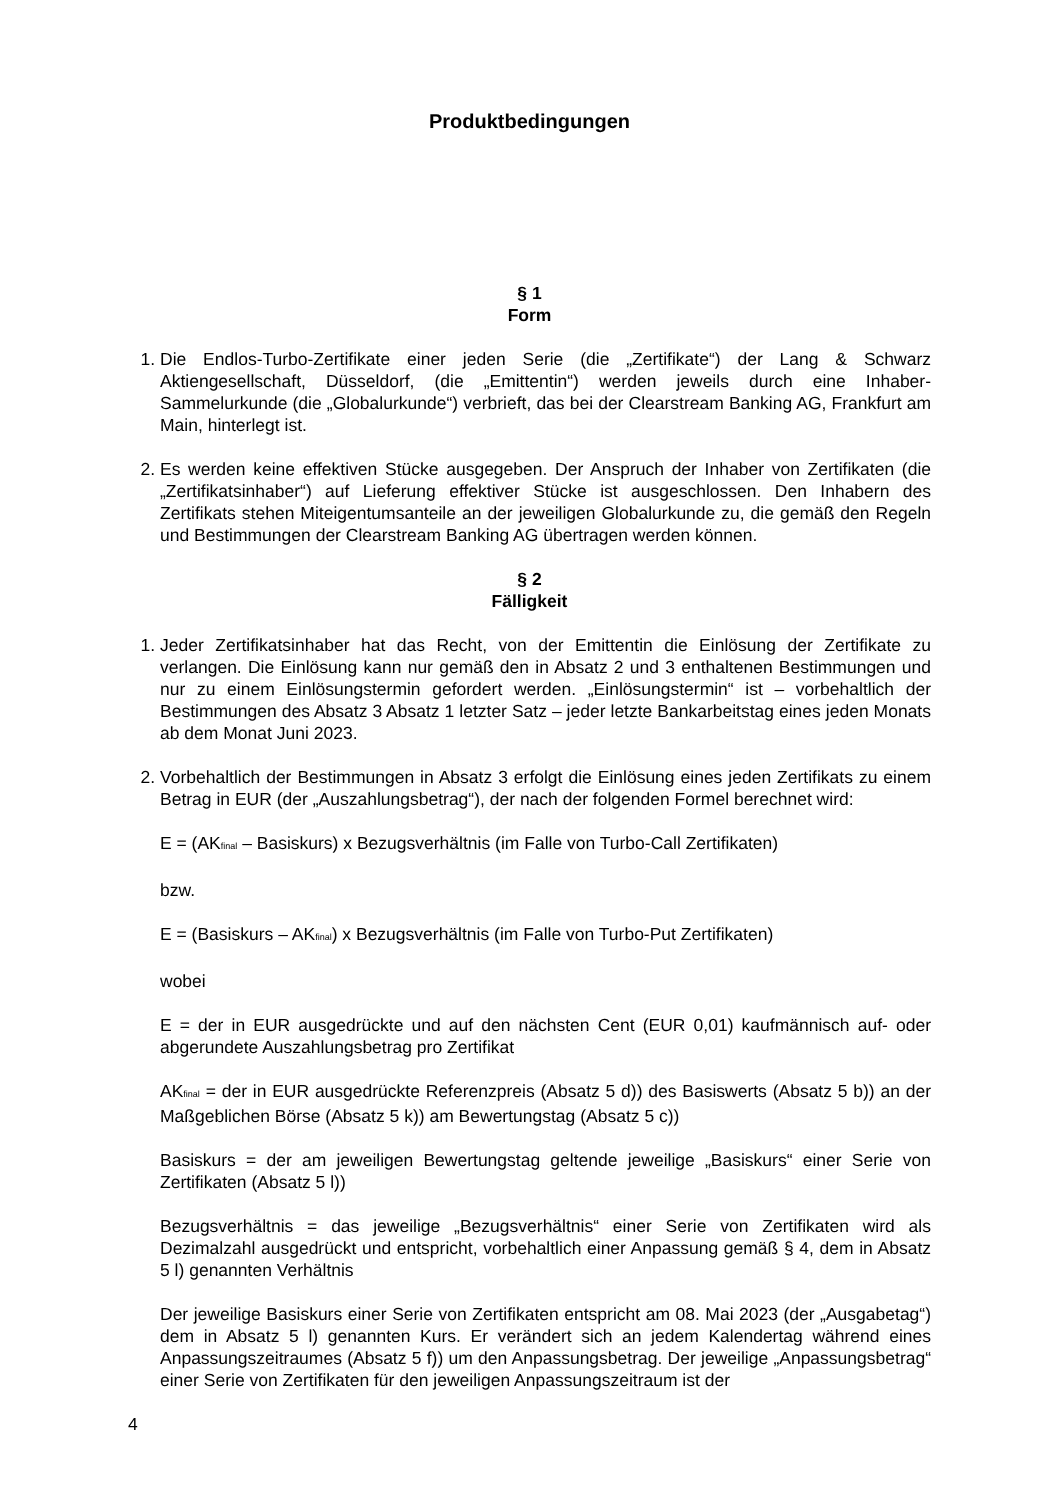Produktbedingungen
§ 1
Form
1. Die Endlos-Turbo-Zertifikate einer jeden Serie (die „Zertifikate“) der Lang & Schwarz Aktiengesellschaft, Düsseldorf, (die „Emittentin“) werden jeweils durch eine Inhaber-Sammelurkunde (die „Globalurkunde“) verbrieft, das bei der Clearstream Banking AG, Frankfurt am Main, hinterlegt ist.
2. Es werden keine effektiven Stücke ausgegeben. Der Anspruch der Inhaber von Zertifikaten (die „Zertifikatsinhaber“) auf Lieferung effektiver Stücke ist ausgeschlossen. Den Inhabern des Zertifikats stehen Miteigentumsanteile an der jeweiligen Globalurkunde zu, die gemäß den Regeln und Bestimmungen der Clearstream Banking AG übertragen werden können.
§ 2
Fälligkeit
1. Jeder Zertifikatsinhaber hat das Recht, von der Emittentin die Einlösung der Zertifikate zu verlangen. Die Einlösung kann nur gemäß den in Absatz 2 und 3 enthaltenen Bestimmungen und nur zu einem Einlösungstermin gefordert werden. „Einlösungstermin“ ist – vorbehaltlich der Bestimmungen des Absatz 3 Absatz 1 letzter Satz – jeder letzte Bankarbeitstag eines jeden Monats ab dem Monat Juni 2023.
2. Vorbehaltlich der Bestimmungen in Absatz 3 erfolgt die Einlösung eines jeden Zertifikats zu einem Betrag in EUR (der „Auszahlungsbetrag“), der nach der folgenden Formel berechnet wird:
E = (AK<sub>final</sub> – Basiskurs) x Bezugsverhältnis (im Falle von Turbo-Call Zertifikaten)
bzw.
E = (Basiskurs – AK<sub>final</sub>) x Bezugsverhältnis (im Falle von Turbo-Put Zertifikaten)
wobei
E = der in EUR ausgedrückte und auf den nächsten Cent (EUR 0,01) kaufmännisch auf- oder abgerundete Auszahlungsbetrag pro Zertifikat
AK<sub>final</sub> = der in EUR ausgedrückte Referenzpreis (Absatz 5 d)) des Basiswerts (Absatz 5 b)) an der Maßgeblichen Börse (Absatz 5 k)) am Bewertungstag (Absatz 5 c))
Basiskurs = der am jeweiligen Bewertungstag geltende jeweilige „Basiskurs“ einer Serie von Zertifikaten (Absatz 5 l))
Bezugsverhältnis = das jeweilige „Bezugsverhältnis“ einer Serie von Zertifikaten wird als Dezimalzahl ausgedrückt und entspricht, vorbehaltlich einer Anpassung gemäß § 4, dem in Absatz 5 l) genannten Verhältnis
Der jeweilige Basiskurs einer Serie von Zertifikaten entspricht am 08. Mai 2023 (der „Ausgabetag“) dem in Absatz 5 l) genannten Kurs. Er verändert sich an jedem Kalendertag während eines Anpassungszeitraumes (Absatz 5 f)) um den Anpassungsbetrag. Der jeweilige „Anpassungsbetrag“ einer Serie von Zertifikaten für den jeweiligen Anpassungszeitraum ist der
4